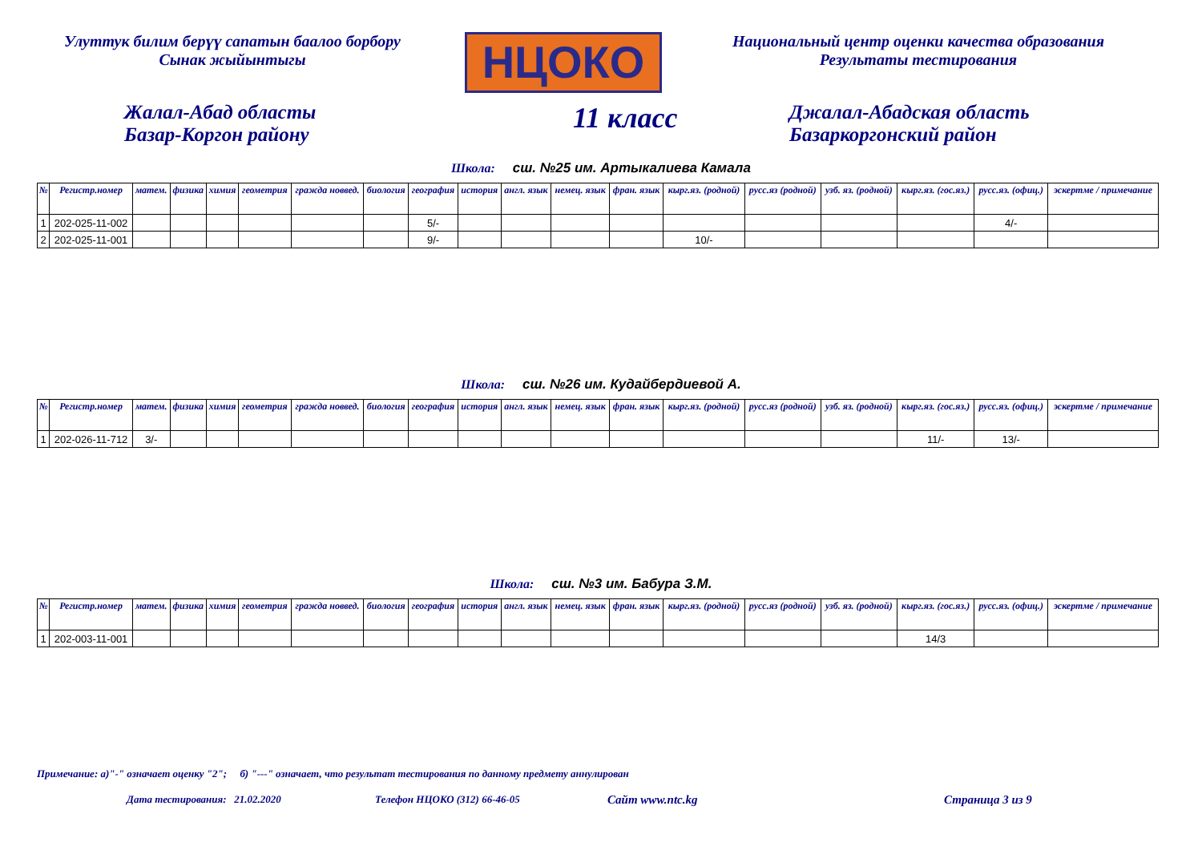Улуттук билим берүү сапатын баалоо борбору
Сынак жыйынтыгы
НЦОКО
Национальный центр оценки качества образования
Результаты тестирования
Жалал-Абад областы
Базар-Коргон району
11 класс
Джалал-Абадская область
Базаркоргонский район
Школа: сш. №25 им. Артыкалиева Камала
| № | Регистр.номер | матем. | физика | химия | геометрия | гражда новвед. | биология | география | история | англ. язык | немец. язык | фран. язык | кырг.яз. (родной) | русс.яз (родной) | узб. яз. (родной) | кырг.яз. (гос.яз.) | русс.яз. (офиц.) | эскертме / примечание |
| --- | --- | --- | --- | --- | --- | --- | --- | --- | --- | --- | --- | --- | --- | --- | --- | --- | --- | --- |
| 1 | 202-025-11-002 | | | | | | | 5/- | | | | | | | | | 4/- | |
| 2 | 202-025-11-001 | | | | | | | 9/- | | | | | 10/- | | | | | |
Школа: сш. №26 им. Кудайбердиевой А.
| № | Регистр.номер | матем. | физика | химия | геометрия | гражда новвед. | биология | география | история | англ. язык | немец. язык | фран. язык | кырг.яз. (родной) | русс.яз (родной) | узб. яз. (родной) | кырг.яз. (гос.яз.) | русс.яз. (офиц.) | эскертме / примечание |
| --- | --- | --- | --- | --- | --- | --- | --- | --- | --- | --- | --- | --- | --- | --- | --- | --- | --- | --- |
| 1 | 202-026-11-712 | 3/- | | | | | | | | | | | | | | 11/- | 13/- | |
Школа: сш. №3 им. Бабура З.М.
| № | Регистр.номер | матем. | физика | химия | геометрия | гражда новвед. | биология | география | история | англ. язык | немец. язык | фран. язык | кырг.яз. (родной) | русс.яз (родной) | узб. яз. (родной) | кырг.яз. (гос.яз.) | русс.яз. (офиц.) | эскертме / примечание |
| --- | --- | --- | --- | --- | --- | --- | --- | --- | --- | --- | --- | --- | --- | --- | --- | --- | --- | --- |
| 1 | 202-003-11-001 | | | | | | | | | | | | | | | 14/3 | | |
Примечание: а)"-" означает оценку "2"; б) "---" означает, что результат тестирования по данному предмету аннулирован
Дата тестирования: 21.02.2020 Телефон НЦОКО (312) 66-46-05 Сайт www.ntc.kg Страница 3 из 9